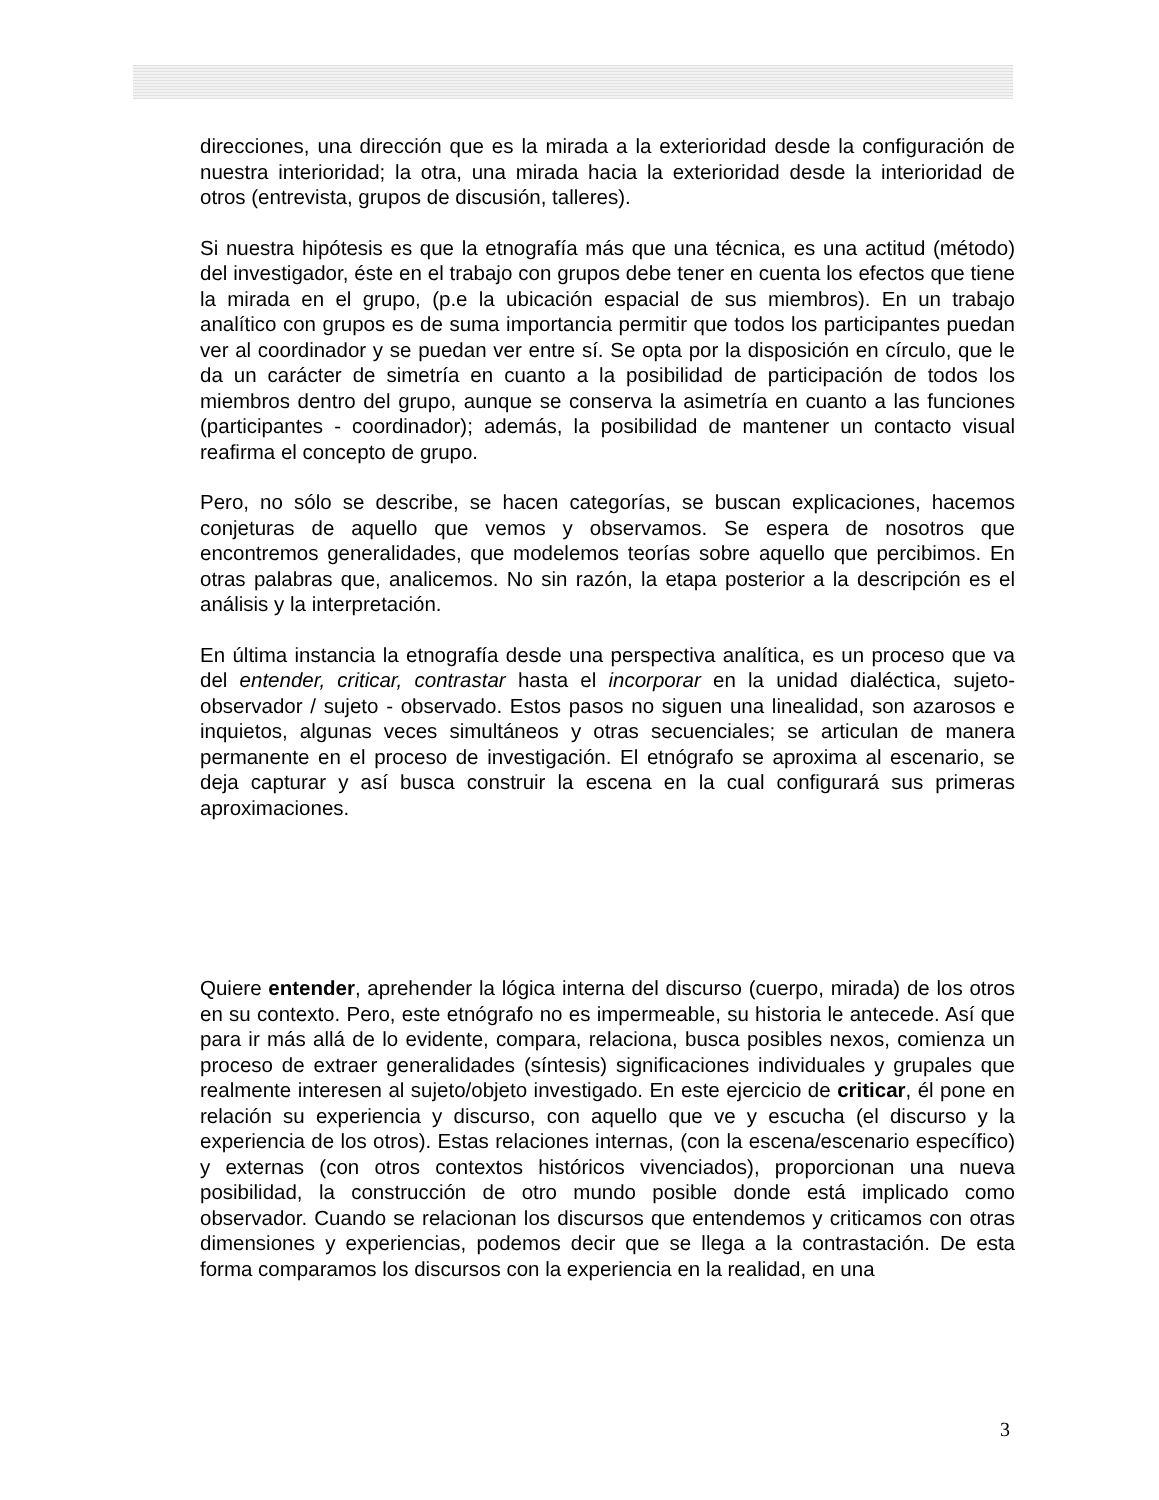direcciones, una dirección que es la mirada a la exterioridad desde la configuración de nuestra interioridad; la otra, una mirada hacia la exterioridad desde la interioridad de otros (entrevista, grupos de discusión, talleres).
Si nuestra hipótesis es que la etnografía más que una técnica, es una actitud (método) del investigador, éste en el trabajo con grupos debe tener en cuenta los efectos que tiene la mirada en el grupo, (p.e la ubicación espacial de sus miembros). En un trabajo analítico con grupos es de suma importancia permitir que todos los participantes puedan ver al coordinador y se puedan ver entre sí. Se opta por la disposición en círculo, que le da un carácter de simetría en cuanto a la posibilidad de participación de todos los miembros dentro del grupo, aunque se conserva la asimetría en cuanto a las funciones (participantes - coordinador); además, la posibilidad de mantener un contacto visual reafirma el concepto de grupo.
Pero, no sólo se describe, se hacen categorías, se buscan explicaciones, hacemos conjeturas de aquello que vemos y observamos. Se espera de nosotros que encontremos generalidades, que modelemos teorías sobre aquello que percibimos. En otras palabras que, analicemos. No sin razón, la etapa posterior a la descripción es el análisis y la interpretación.
En última instancia la etnografía desde una perspectiva analítica, es un proceso que va del entender, criticar, contrastar hasta el incorporar en la unidad dialéctica, sujeto- observador / sujeto - observado. Estos pasos no siguen una linealidad, son azarosos e inquietos, algunas veces simultáneos y otras secuenciales; se articulan de manera permanente en el proceso de investigación. El etnógrafo se aproxima al escenario, se deja capturar y así busca construir la escena en la cual configurará sus primeras aproximaciones.
Quiere entender, aprehender la lógica interna del discurso (cuerpo, mirada) de los otros en su contexto. Pero, este etnógrafo no es impermeable, su historia le antecede. Así que para ir más allá de lo evidente, compara, relaciona, busca posibles nexos, comienza un proceso de extraer generalidades (síntesis) significaciones individuales y grupales que realmente interesen al sujeto/objeto investigado. En este ejercicio de criticar, él pone en relación su experiencia y discurso, con aquello que ve y escucha (el discurso y la experiencia de los otros). Estas relaciones internas, (con la escena/escenario específico) y externas (con otros contextos históricos vivenciados), proporcionan una nueva posibilidad, la construcción de otro mundo posible donde está implicado como observador. Cuando se relacionan los discursos que entendemos y criticamos con otras dimensiones y experiencias, podemos decir que se llega a la contrastación. De esta forma comparamos los discursos con la experiencia en la realidad, en una
3